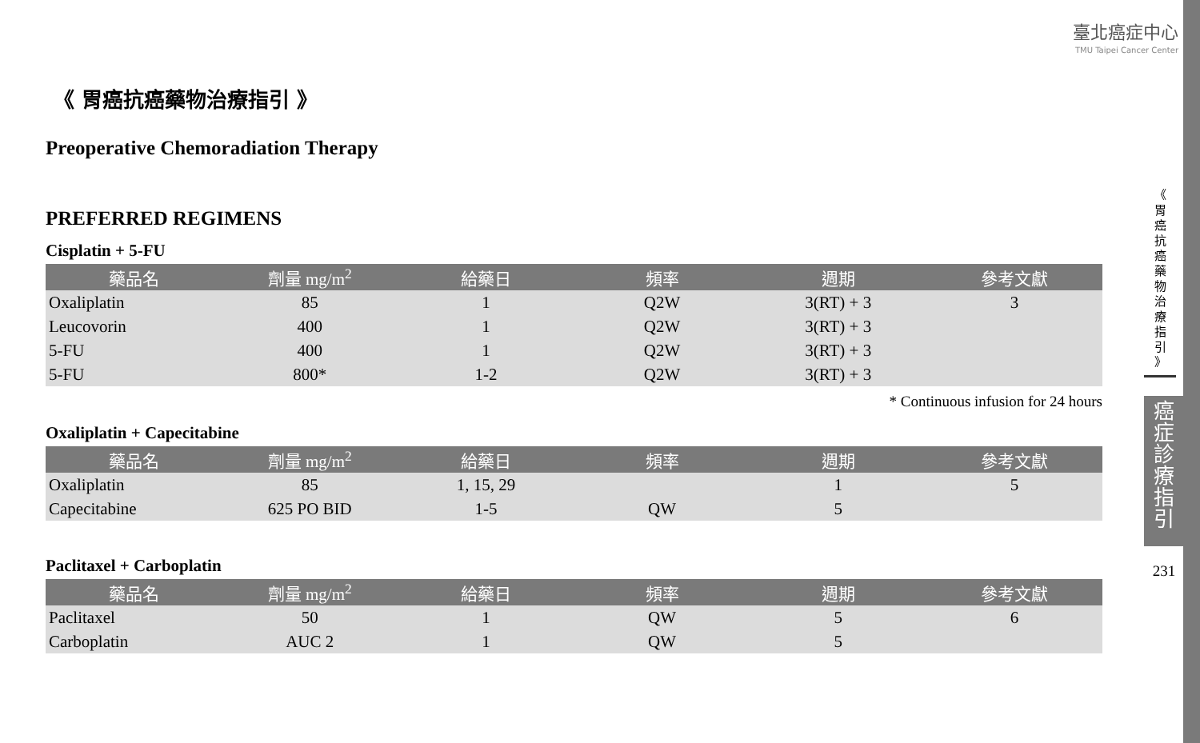臺北癌症中心
TMU Taipei Cancer Center
《 胃癌抗癌藥物治療指引 》
Preoperative Chemoradiation Therapy
PREFERRED REGIMENS
Cisplatin + 5-FU
| 藥品名 | 劑量 mg/m<sup>2</sup> | 給藥日 | 頻率 | 週期 | 參考文獻 |
| --- | --- | --- | --- | --- | --- |
| Oxaliplatin | 85 | 1 | Q2W | 3(RT) + 3 | 3 |
| Leucovorin | 400 | 1 | Q2W | 3(RT) + 3 | |
| 5-FU | 400 | 1 | Q2W | 3(RT) + 3 | |
| 5-FU | 800* | 1-2 | Q2W | 3(RT) + 3 | |
* Continuous infusion for 24 hours
Oxaliplatin + Capecitabine
| 藥品名 | 劑量 mg/m<sup>2</sup> | 給藥日 | 頻率 | 週期 | 參考文獻 |
| --- | --- | --- | --- | --- | --- |
| Oxaliplatin | 85 | 1, 15, 29 | | 1 | 5 |
| Capecitabine | 625 PO BID | 1-5 | QW | 5 | |
Paclitaxel + Carboplatin
| 藥品名 | 劑量 mg/m<sup>2</sup> | 給藥日 | 頻率 | 週期 | 參考文獻 |
| --- | --- | --- | --- | --- | --- |
| Paclitaxel | 50 | 1 | QW | 5 | 6 |
| Carboplatin | AUC 2 | 1 | QW | 5 | |
《
胃
癌
抗
癌
藥
物
治
療
指
引
》
癌
症
診
療
指
引
231